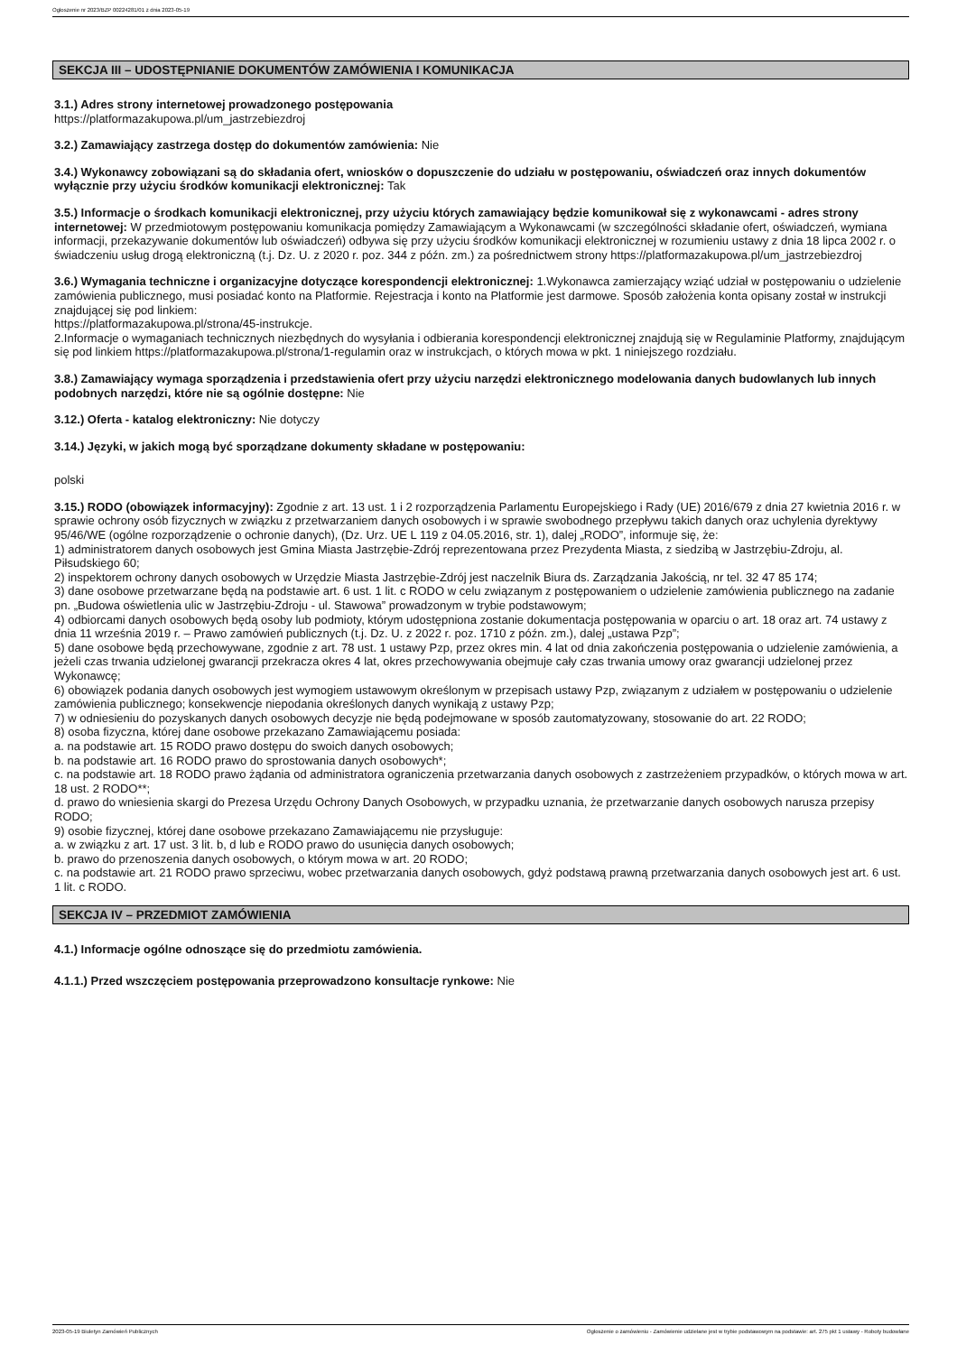Ogłoszenie nr 2023/BZP 00224281/01 z dnia 2023-05-19
SEKCJA III – UDOSTĘPNIANIE DOKUMENTÓW ZAMÓWIENIA I KOMUNIKACJA
3.1.) Adres strony internetowej prowadzonego postępowania
https://platformazakupowa.pl/um_jastrzebiezdroj
3.2.) Zamawiający zastrzega dostęp do dokumentów zamówienia: Nie
3.4.) Wykonawcy zobowiązani są do składania ofert, wniosków o dopuszczenie do udziału w postępowaniu, oświadczeń oraz innych dokumentów wyłącznie przy użyciu środków komunikacji elektronicznej: Tak
3.5.) Informacje o środkach komunikacji elektronicznej, przy użyciu których zamawiający będzie komunikował się z wykonawcami - adres strony internetowej: W przedmiotowym postępowaniu komunikacja pomiędzy Zamawiającym a Wykonawcami (w szczególności składanie ofert, oświadczeń, wymiana informacji, przekazywanie dokumentów lub oświadczeń) odbywa się przy użyciu środków komunikacji elektronicznej w rozumieniu ustawy z dnia 18 lipca 2002 r. o świadczeniu usług drogą elektroniczną (t.j. Dz. U. z 2020 r. poz. 344 z późn. zm.) za pośrednictwem strony https://platformazakupowa.pl/um_jastrzebiezdroj
3.6.) Wymagania techniczne i organizacyjne dotyczące korespondencji elektronicznej: 1.Wykonawca zamierzający wziąć udział w postępowaniu o udzielenie zamówienia publicznego, musi posiadać konto na Platformie. Rejestracja i konto na Platformie jest darmowe. Sposób założenia konta opisany został w instrukcji znajdującej się pod linkiem:
https://platformazakupowa.pl/strona/45-instrukcje.
2.Informacje o wymaganiach technicznych niezbędnych do wysyłania i odbierania korespondencji elektronicznej znajdują się w Regulaminie Platformy, znajdującym się pod linkiem https://platformazakupowa.pl/strona/1-regulamin oraz w instrukcjach, o których mowa w pkt. 1 niniejszego rozdziału.
3.8.) Zamawiający wymaga sporządzenia i przedstawienia ofert przy użyciu narzędzi elektronicznego modelowania danych budowlanych lub innych podobnych narzędzi, które nie są ogólnie dostępne: Nie
3.12.) Oferta - katalog elektroniczny: Nie dotyczy
3.14.) Języki, w jakich mogą być sporządzane dokumenty składane w postępowaniu:
polski
3.15.) RODO (obowiązek informacyjny): Zgodnie z art. 13 ust. 1 i 2 rozporządzenia Parlamentu Europejskiego i Rady (UE) 2016/679 z dnia 27 kwietnia 2016 r. w sprawie ochrony osób fizycznych w związku z przetwarzaniem danych osobowych i w sprawie swobodnego przepływu takich danych oraz uchylenia dyrektywy 95/46/WE (ogólne rozporządzenie o ochronie danych), (Dz. Urz. UE L 119 z 04.05.2016, str. 1), dalej „RODO”, informuje się, że:
1) administratorem danych osobowych jest Gmina Miasta Jastrzębie-Zdrój reprezentowana przez Prezydenta Miasta, z siedzibą w Jastrzębiu-Zdroju, al. Piłsudskiego 60;
2) inspektorem ochrony danych osobowych w Urzędzie Miasta Jastrzębie-Zdrój jest naczelnik Biura ds. Zarządzania Jakością, nr tel. 32 47 85 174;
3) dane osobowe przetwarzane będą na podstawie art. 6 ust. 1 lit. c RODO w celu związanym z postępowaniem o udzielenie zamówienia publicznego na zadanie pn. „Budowa oświetlenia ulic w Jastrzębiu-Zdroju - ul. Stawowa” prowadzonym w trybie podstawowym;
4) odbiorcami danych osobowych będą osoby lub podmioty, którym udostępniona zostanie dokumentacja postępowania w oparciu o art. 18 oraz art. 74 ustawy z dnia 11 września 2019 r. – Prawo zamówień publicznych (t.j. Dz. U. z 2022 r. poz. 1710 z późn. zm.), dalej „ustawa Pzp”;
5) dane osobowe będą przechowywane, zgodnie z art. 78 ust. 1 ustawy Pzp, przez okres min. 4 lat od dnia zakończenia postępowania o udzielenie zamówienia, a jeżeli czas trwania udzielonej gwarancji przekracza okres 4 lat, okres przechowywania obejmuje cały czas trwania umowy oraz gwarancji udzielonej przez Wykonawcę;
6) obowiązek podania danych osobowych jest wymogiem ustawowym określonym w przepisach ustawy Pzp, związanym z udziałem w postępowaniu o udzielenie zamówienia publicznego; konsekwencje niepodania określonych danych wynikają z ustawy Pzp;
7) w odniesieniu do pozyskanych danych osobowych decyzje nie będą podejmowane w sposób zautomatyzowany, stosowanie do art. 22 RODO;
8) osoba fizyczna, której dane osobowe przekazano Zamawiającemu posiada:
a. na podstawie art. 15 RODO prawo dostępu do swoich danych osobowych;
b. na podstawie art. 16 RODO prawo do sprostowania danych osobowych*;
c. na podstawie art. 18 RODO prawo żądania od administratora ograniczenia przetwarzania danych osobowych z zastrzeżeniem przypadków, o których mowa w art. 18 ust. 2 RODO**;
d. prawo do wniesienia skargi do Prezesa Urzędu Ochrony Danych Osobowych, w przypadku uznania, że przetwarzanie danych osobowych narusza przepisy RODO;
9) osobie fizycznej, której dane osobowe przekazano Zamawiającemu nie przysługuje:
a. w związku z art. 17 ust. 3 lit. b, d lub e RODO prawo do usunięcia danych osobowych;
b. prawo do przenoszenia danych osobowych, o którym mowa w art. 20 RODO;
c. na podstawie art. 21 RODO prawo sprzeciwu, wobec przetwarzania danych osobowych, gdyż podstawą prawną przetwarzania danych osobowych jest art. 6 ust. 1 lit. c RODO.
SEKCJA IV – PRZEDMIOT ZAMÓWIENIA
4.1.) Informacje ogólne odnoszące się do przedmiotu zamówienia.
4.1.1.) Przed wszczęciem postępowania przeprowadzono konsultacje rynkowe: Nie
2023-05-19 Biuletyn Zamówień Publicznych Ogłoszenie o zamówieniu - Zamówienie udzielane jest w trybie podstawowym na podstawie: art. 275 pkt 1 ustawy - Roboty budowlane